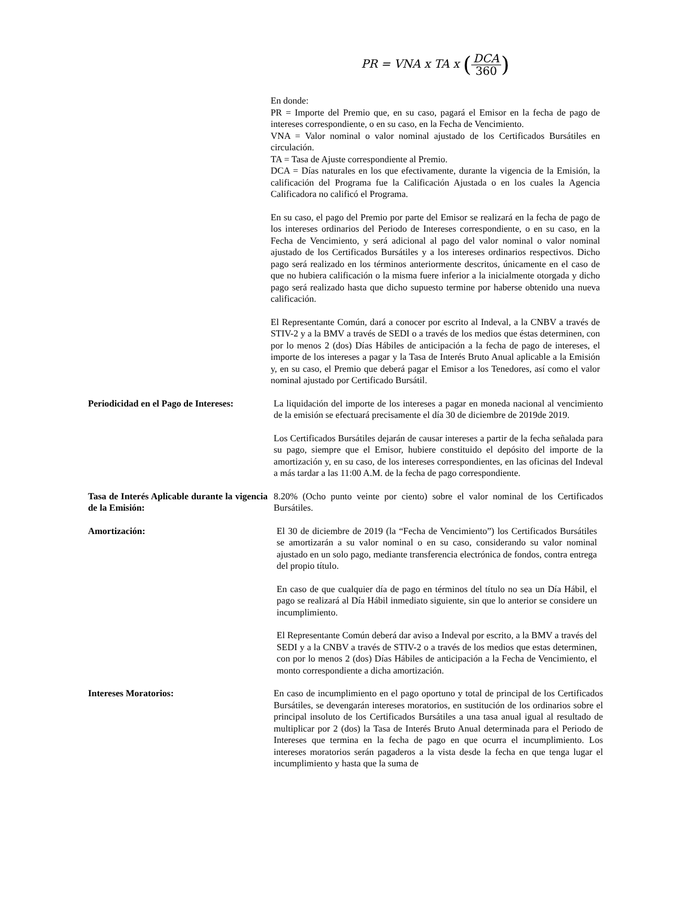PR = VNA x TA x (DCA 360)
En donde:
PR = Importe del Premio que, en su caso, pagará el Emisor en la fecha de pago de intereses correspondiente, o en su caso, en la Fecha de Vencimiento.
VNA = Valor nominal o valor nominal ajustado de los Certificados Bursátiles en circulación.
TA = Tasa de Ajuste correspondiente al Premio.
DCA = Días naturales en los que efectivamente, durante la vigencia de la Emisión, la calificación del Programa fue la Calificación Ajustada o en los cuales la Agencia Calificadora no calificó el Programa.
En su caso, el pago del Premio por parte del Emisor se realizará en la fecha de pago de los intereses ordinarios del Periodo de Intereses correspondiente, o en su caso, en la Fecha de Vencimiento, y será adicional al pago del valor nominal o valor nominal ajustado de los Certificados Bursátiles y a los intereses ordinarios respectivos. Dicho pago será realizado en los términos anteriormente descritos, únicamente en el caso de que no hubiera calificación o la misma fuere inferior a la inicialmente otorgada y dicho pago será realizado hasta que dicho supuesto termine por haberse obtenido una nueva calificación.
El Representante Común, dará a conocer por escrito al Indeval, a la CNBV a través de STIV-2 y a la BMV a través de SEDI o a través de los medios que éstas determinen, con por lo menos 2 (dos) Días Hábiles de anticipación a la fecha de pago de intereses, el importe de los intereses a pagar y la Tasa de Interés Bruto Anual aplicable a la Emisión y, en su caso, el Premio que deberá pagar el Emisor a los Tenedores, así como el valor nominal ajustado por Certificado Bursátil.
Periodicidad en el Pago de Intereses:
La liquidación del importe de los intereses a pagar en moneda nacional al vencimiento de la emisión se efectuará precisamente el día 30 de diciembre de 2019de 2019.
Los Certificados Bursátiles dejarán de causar intereses a partir de la fecha señalada para su pago, siempre que el Emisor, hubiere constituido el depósito del importe de la amortización y, en su caso, de los intereses correspondientes, en las oficinas del Indeval a más tardar a las 11:00 A.M. de la fecha de pago correspondiente.
Tasa de Interés Aplicable durante la vigencia de la Emisión:
8.20% (Ocho punto veinte por ciento) sobre el valor nominal de los Certificados Bursátiles.
Amortización: El 30 de diciembre de 2019 (la “Fecha de Vencimiento”) los Certificados Bursátiles se amortizarán a su valor nominal o en su caso, considerando su valor nominal ajustado en un solo pago, mediante transferencia electrónica de fondos, contra entrega del propio título.
En caso de que cualquier día de pago en términos del título no sea un Día Hábil, el pago se realizará al Día Hábil inmediato siguiente, sin que lo anterior se considere un incumplimiento.
El Representante Común deberá dar aviso a Indeval por escrito, a la BMV a través del SEDI y a la CNBV a través de STIV-2 o a través de los medios que estas determinen, con por lo menos 2 (dos) Días Hábiles de anticipación a la Fecha de Vencimiento, el monto correspondiente a dicha amortización.
Intereses Moratorios: En caso de incumplimiento en el pago oportuno y total de principal de los Certificados Bursátiles, se devengarán intereses moratorios, en sustitución de los ordinarios sobre el principal insoluto de los Certificados Bursátiles a una tasa anual igual al resultado de multiplicar por 2 (dos) la Tasa de Interés Bruto Anual determinada para el Periodo de Intereses que termina en la fecha de pago en que ocurra el incumplimiento. Los intereses moratorios serán pagaderos a la vista desde la fecha en que tenga lugar el incumplimiento y hasta que la suma de